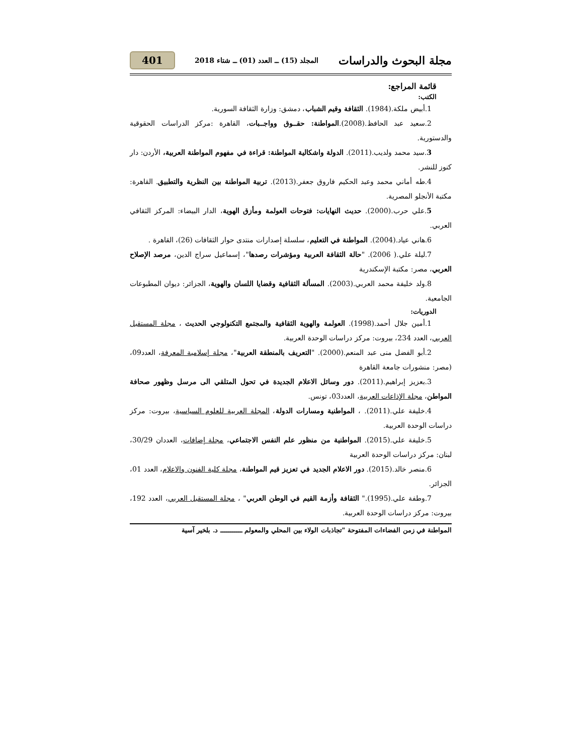مجلة البحوث والدراسات المجلد (15) ــ العدد (01) ــ شتاء 2018 401
قائمة المراجع:
الكتب:
1.أبيض ملكة.(1984). الثقافة وقيم الشباب، دمشق: وزارة الثقافة السورية.
2.سعيد عبد الحافظ.(2008).المواطنة: حقــوق وواجــبات، القاهرة :مركز الدراسات الحقوقية والدستورية.
3.سيد محمد ولديب.(2011). الدولة واشكالية المواطنة: قراءة في مفهوم المواطنة العربية، الأردن: دار كنوز للنشر.
4.طه أماني محمد وعبد الحكيم فاروق جعفر.(2013). تربية المواطنة بين النظرية والتطبيق. القاهرة: مكتبة الأنجلو المصرية.
5.علي حرب.(2000). حديث النهايات: فتوحات العولمة ومأزق الهوية، الدار البيضاء: المركز الثقافي العربي.
6.هاني عياد.(2004). المواطنة في التعليم، سلسلة إصدارات منتدى حوار الثقافات (26)، القاهرة .
7.ليلة علي.( 2006). "حالة الثقافة العربية ومؤشرات رصدها"، إسماعيل سراج الدين، مرصد الإصلاح العربي، مصر: مكتبة الإسكندرية
8.ولد خليفة محمد العربي.(2003). المسألة الثقافية وقضايا اللسان والهوية، الجزائر: ديوان المطبوعات الجامعية.
الدوريات:
1.أمين جلال أحمد.(1998). العولمة والهوية الثقافية والمجتمع التكنولوجي الحديث ، مجلة المستقبل العربي، العدد 234، بيروت: مركز دراسات الوحدة العربية.
2.أبو الفضل منى عبد المنعم.(2000). "التعريف بالمنطقة العربية"، مجلة إسلامية المعرفة، العدد09، (مصر: منشورات جامعة القاهرة
3.بعزيز إبراهيم.(2011). دور وسائل الاعلام الجديدة في تحول المتلقي الى مرسل وظهور صحافة المواطن، مجلة الإذاعات العربية، العدد03، تونس.
4.خليفة علي.(2011). ، المواطنية ومسارات الدولة، المجلة العربية للعلوم السياسية، بيروت: مركز دراسات الوحدة العربية.
5.خليفة علي.(2015). المواطنية من منظور علم النفس الاجتماعي، مجلة إضافات، العددان 30/29، لبنان: مركز دراسات الوحدة العربية
6.منصر خالد.(2015). دور الاعلام الجديد في تعزيز قيم المواطنة، مجلة كلية الفنون والاعلام، العدد 01، الجزائر.
7.وطفة علي.(1995)." الثقافة وأزمة القيم في الوطن العربي" ، مجلة المستقبل العربي، العدد 192، بيروت: مركز دراسات الوحدة العربية.
المواطنة في زمن الفضاءات المفتوحة "تجاذبات الولاء بين المحلي والمعولم ـــــــــــ د. بلخير آسية